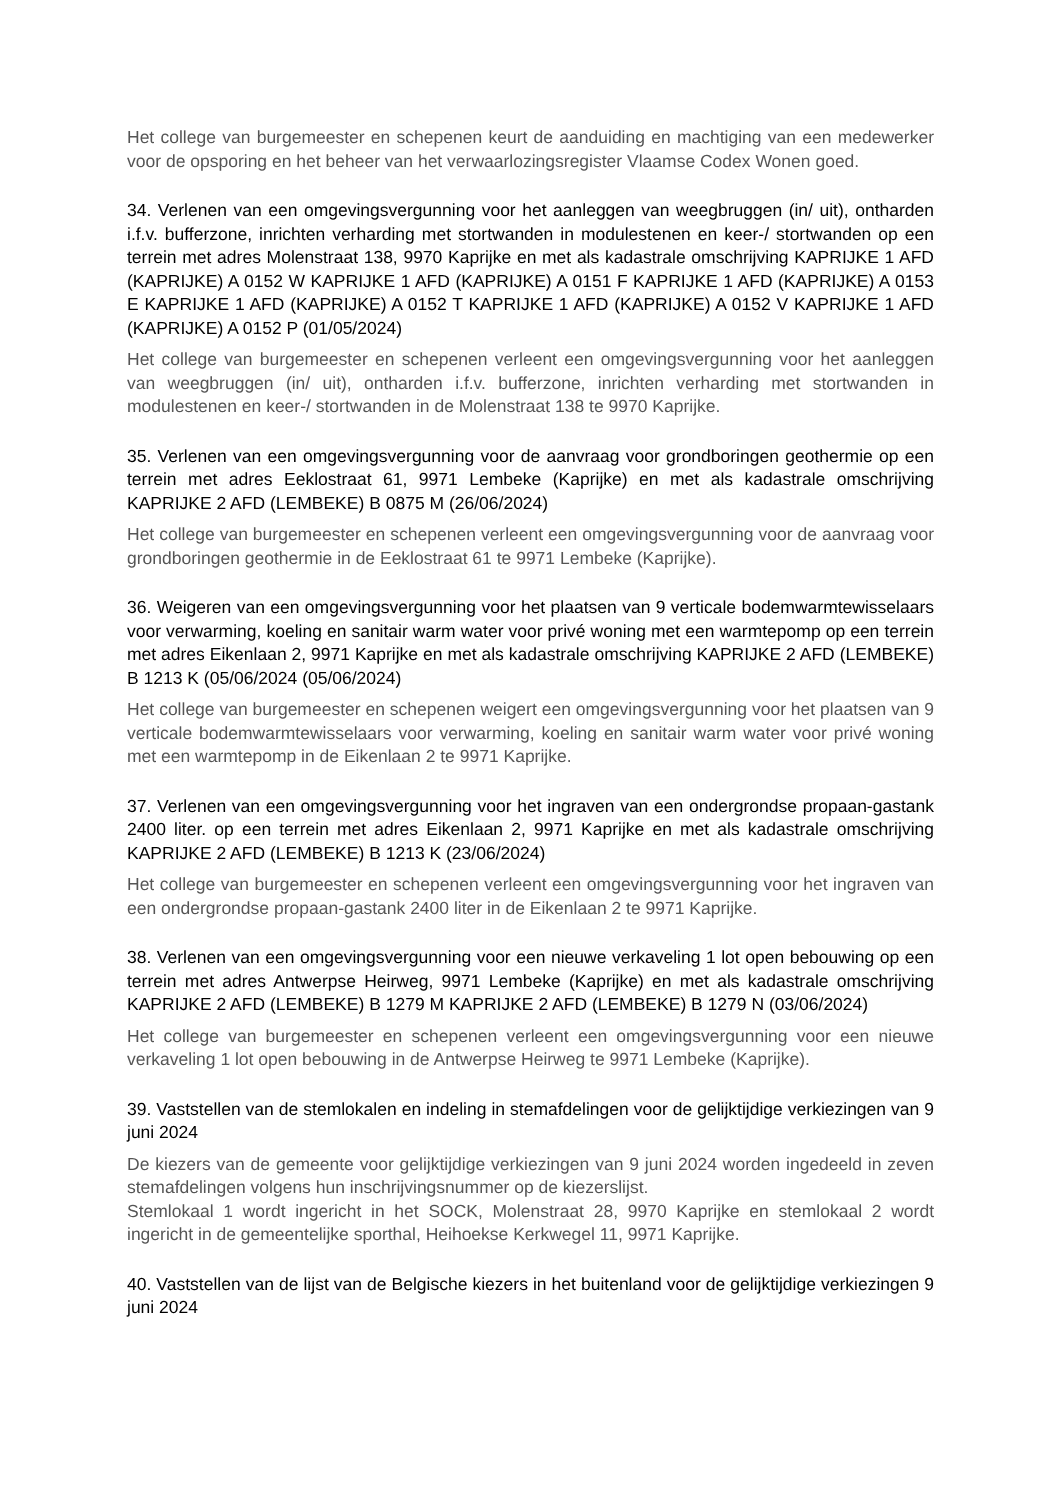Het college van burgemeester en schepenen keurt de aanduiding en machtiging van een medewerker voor de opsporing en het beheer van het verwaarlozingsregister Vlaamse Codex Wonen goed.
34. Verlenen van een omgevingsvergunning voor het aanleggen van weegbruggen (in/ uit), ontharden i.f.v. bufferzone, inrichten verharding met stortwanden in modulestenen en keer-/ stortwanden op een terrein met adres Molenstraat 138, 9970 Kaprijke en met als kadastrale omschrijving KAPRIJKE 1 AFD (KAPRIJKE) A 0152 W KAPRIJKE 1 AFD (KAPRIJKE) A 0151 F KAPRIJKE 1 AFD (KAPRIJKE) A 0153 E KAPRIJKE 1 AFD (KAPRIJKE) A 0152 T KAPRIJKE 1 AFD (KAPRIJKE) A 0152 V KAPRIJKE 1 AFD (KAPRIJKE) A 0152 P (01/05/2024)
Het college van burgemeester en schepenen verleent een omgevingsvergunning voor het aanleggen van weegbruggen (in/ uit), ontharden i.f.v. bufferzone, inrichten verharding met stortwanden in modulestenen en keer-/ stortwanden in de Molenstraat 138 te 9970 Kaprijke.
35. Verlenen van een omgevingsvergunning voor de aanvraag voor grondboringen geothermie op een terrein met adres Eeklostraat 61, 9971 Lembeke (Kaprijke) en met als kadastrale omschrijving KAPRIJKE 2 AFD (LEMBEKE) B 0875 M (26/06/2024)
Het college van burgemeester en schepenen verleent een omgevingsvergunning voor de aanvraag voor grondboringen geothermie in de Eeklostraat 61 te 9971 Lembeke (Kaprijke).
36. Weigeren van een omgevingsvergunning voor het plaatsen van 9 verticale bodemwarmtewisselaars voor verwarming, koeling en sanitair warm water voor privé woning met een warmtepomp op een terrein met adres Eikenlaan 2, 9971 Kaprijke en met als kadastrale omschrijving KAPRIJKE 2 AFD (LEMBEKE) B 1213 K (05/06/2024 (05/06/2024)
Het college van burgemeester en schepenen weigert een omgevingsvergunning voor het plaatsen van 9 verticale bodemwarmtewisselaars voor verwarming, koeling en sanitair warm water voor privé woning met een warmtepomp in de Eikenlaan 2 te 9971 Kaprijke.
37. Verlenen van een omgevingsvergunning voor het ingraven van een ondergrondse propaan-gastank 2400 liter. op een terrein met adres Eikenlaan 2, 9971 Kaprijke en met als kadastrale omschrijving KAPRIJKE 2 AFD (LEMBEKE) B 1213 K (23/06/2024)
Het college van burgemeester en schepenen verleent een omgevingsvergunning voor het ingraven van een ondergrondse propaan-gastank 2400 liter in de Eikenlaan 2 te 9971 Kaprijke.
38. Verlenen van een omgevingsvergunning voor een nieuwe verkaveling 1 lot open bebouwing op een terrein met adres Antwerpse Heirweg, 9971 Lembeke (Kaprijke) en met als kadastrale omschrijving KAPRIJKE 2 AFD (LEMBEKE) B 1279 M KAPRIJKE 2 AFD (LEMBEKE) B 1279 N (03/06/2024)
Het college van burgemeester en schepenen verleent een omgevingsvergunning voor een nieuwe verkaveling 1 lot open bebouwing in de Antwerpse Heirweg te 9971 Lembeke (Kaprijke).
39. Vaststellen van de stemlokalen en indeling in stemafdelingen voor de gelijktijdige verkiezingen van 9 juni 2024
De kiezers van de gemeente voor gelijktijdige verkiezingen van 9 juni 2024 worden ingedeeld in zeven stemafdelingen volgens hun inschrijvingsnummer op de kiezerslijst.
Stemlokaal 1 wordt ingericht in het SOCK, Molenstraat 28, 9970 Kaprijke en stemlokaal 2 wordt ingericht in de gemeentelijke sporthal, Heihoekse Kerkwegel 11, 9971 Kaprijke.
40. Vaststellen van de lijst van de Belgische kiezers in het buitenland voor de gelijktijdige verkiezingen 9 juni 2024